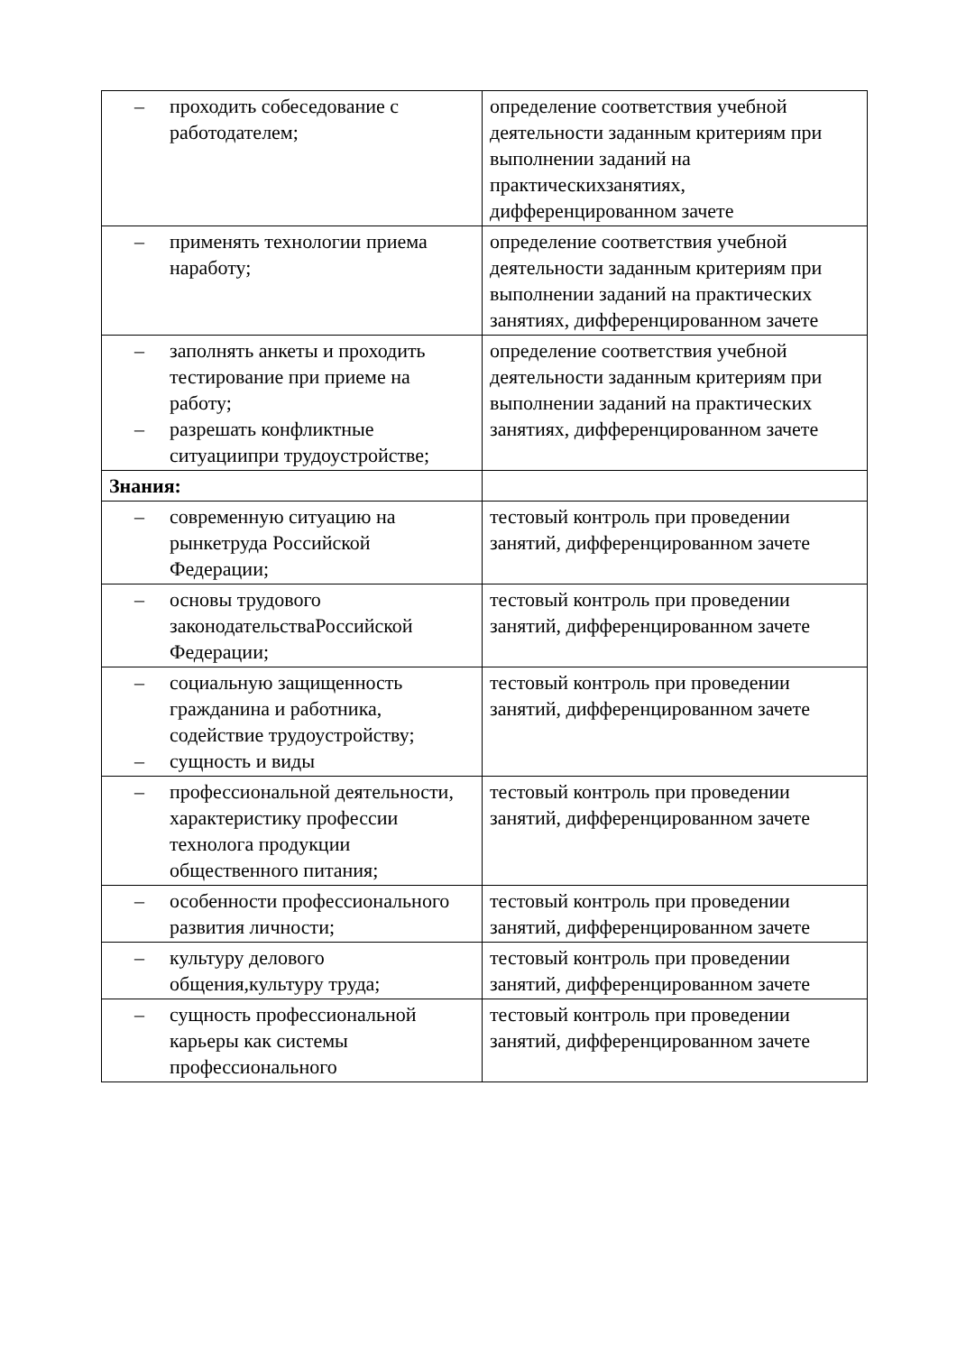| – проходить собеседование с работодателем; | определение соответствия учебной деятельности заданным критериям при выполнении заданий на практическихзанятиях, дифференцированном зачете |
| – применять технологии приема наработу; | определение соответствия учебной деятельности заданным критериям при выполнении заданий на практических занятиях, дифференцированном зачете |
| – заполнять анкеты и проходить тестирование при приеме на работу; – разрешать конфликтные ситуациипри трудоустройстве; | определение соответствия учебной деятельности заданным критериям при выполнении заданий на практических занятиях, дифференцированном зачете |
| Знания: | |
| – современную ситуацию на рынкетруда Российской Федерации; | тестовый контроль при проведении занятий, дифференцированном зачете |
| – основы трудового законодательстваРоссийской Федерации; | тестовый контроль при проведении занятий, дифференцированном зачете |
| – социальную защищенность гражданина и работника, содействие трудоустройству; – сущность и виды | тестовый контроль при проведении занятий, дифференцированном зачете |
| – профессиональной деятельности, характеристику профессии технолога продукции общественного питания; | тестовый контроль при проведении занятий, дифференцированном зачете |
| – особенности профессионального развития личности; | тестовый контроль при проведении занятий, дифференцированном зачете |
| – культуру делового общения,культуру труда; | тестовый контроль при проведении занятий, дифференцированном зачете |
| – сущность профессиональной карьеры как системы профессионального | тестовый контроль при проведении занятий, дифференцированном зачете |